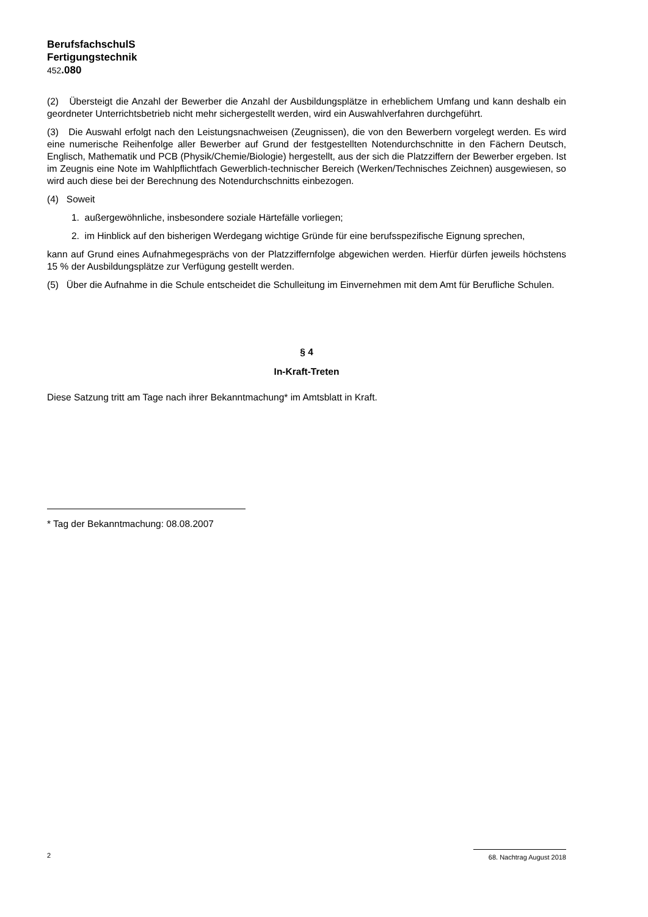BerufsfachschulS
Fertigungstechnik
452.080
(2) Übersteigt die Anzahl der Bewerber die Anzahl der Ausbildungsplätze in erheblichem Umfang und kann deshalb ein geordneter Unterrichtsbetrieb nicht mehr sichergestellt werden, wird ein Auswahlverfahren durchgeführt.
(3) Die Auswahl erfolgt nach den Leistungsnachweisen (Zeugnissen), die von den Bewerbern vorgelegt werden. Es wird eine numerische Reihenfolge aller Bewerber auf Grund der festgestellten Notendurchschnitte in den Fächern Deutsch, Englisch, Mathematik und PCB (Physik/Chemie/Biologie) hergestellt, aus der sich die Platzziffern der Bewerber ergeben. Ist im Zeugnis eine Note im Wahlpflichtfach Gewerblich-technischer Bereich (Werken/Technisches Zeichnen) ausgewiesen, so wird auch diese bei der Berechnung des Notendurchschnitts einbezogen.
(4) Soweit
1. außergewöhnliche, insbesondere soziale Härtefälle vorliegen;
2. im Hinblick auf den bisherigen Werdegang wichtige Gründe für eine berufsspezifische Eignung sprechen,
kann auf Grund eines Aufnahmegesprächs von der Platzziffernfolge abgewichen werden. Hierfür dürfen jeweils höchstens 15 % der Ausbildungsplätze zur Verfügung gestellt werden.
(5) Über die Aufnahme in die Schule entscheidet die Schulleitung im Einvernehmen mit dem Amt für Berufliche Schulen.
§ 4
In-Kraft-Treten
Diese Satzung tritt am Tage nach ihrer Bekanntmachung* im Amtsblatt in Kraft.
* Tag der Bekanntmachung: 08.08.2007
2 68. Nachtrag August 2018